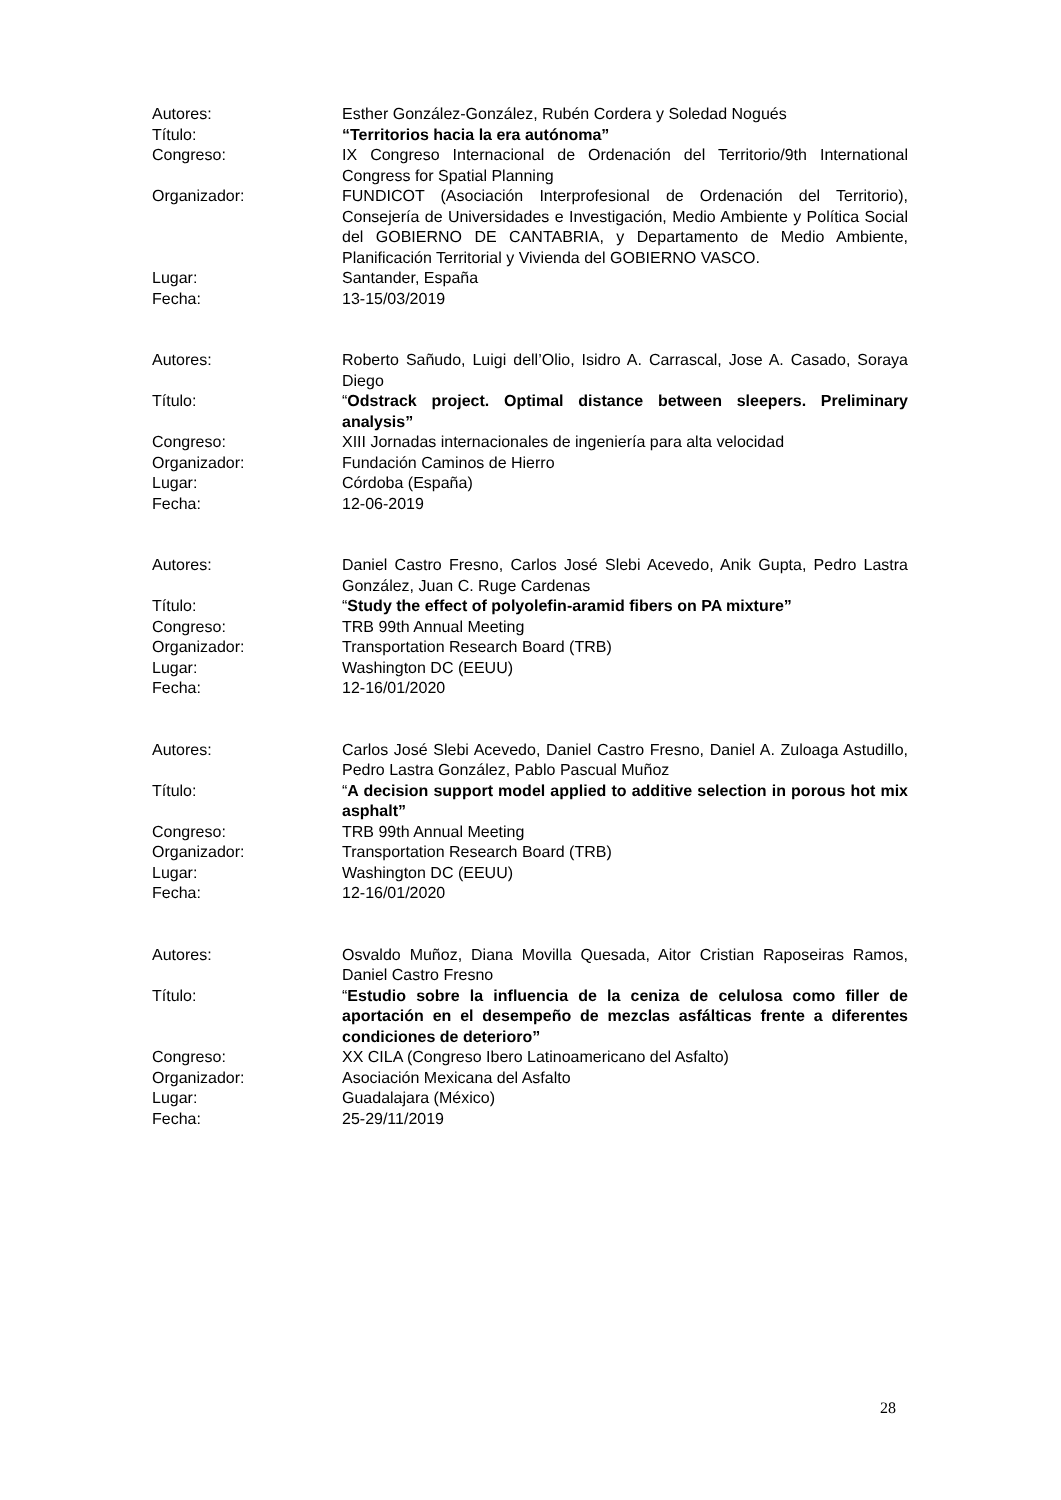Autores: Esther González-González, Rubén Cordera y Soledad Nogués
Título: “Territorios hacia la era autónoma”
Congreso: IX Congreso Internacional de Ordenación del Territorio/9th International Congress for Spatial Planning
Organizador: FUNDICOT (Asociación Interprofesional de Ordenación del Territorio), Consejería de Universidades e Investigación, Medio Ambiente y Política Social del GOBIERNO DE CANTABRIA, y Departamento de Medio Ambiente, Planificación Territorial y Vivienda del GOBIERNO VASCO.
Lugar: Santander, España
Fecha: 13-15/03/2019
Autores: Roberto Sañudo, Luigi dell’Olio, Isidro A. Carrascal, Jose A. Casado, Soraya Diego
Título: “Odstrack project. Optimal distance between sleepers. Preliminary analysis”
Congreso: XIII Jornadas internacionales de ingeniería para alta velocidad
Organizador: Fundación Caminos de Hierro
Lugar: Córdoba (España)
Fecha: 12-06-2019
Autores: Daniel Castro Fresno, Carlos José Slebi Acevedo, Anik Gupta, Pedro Lastra González, Juan C. Ruge Cardenas
Título: “Study the effect of polyolefin-aramid fibers on PA mixture”
Congreso: TRB 99th Annual Meeting
Organizador: Transportation Research Board (TRB)
Lugar: Washington DC (EEUU)
Fecha: 12-16/01/2020
Autores: Carlos José Slebi Acevedo, Daniel Castro Fresno, Daniel A. Zuloaga Astudillo, Pedro Lastra González, Pablo Pascual Muñoz
Título: “A decision support model applied to additive selection in porous hot mix asphalt”
Congreso: TRB 99th Annual Meeting
Organizador: Transportation Research Board (TRB)
Lugar: Washington DC (EEUU)
Fecha: 12-16/01/2020
Autores: Osvaldo Muñoz, Diana Movilla Quesada, Aitor Cristian Raposeiras Ramos, Daniel Castro Fresno
Título: “Estudio sobre la influencia de la ceniza de celulosa como filler de aportación en el desempeño de mezclas asfálticas frente a diferentes condiciones de deterioro”
Congreso: XX CILA (Congreso Ibero Latinoamericano del Asfalto)
Organizador: Asociación Mexicana del Asfalto
Lugar: Guadalajara (México)
Fecha: 25-29/11/2019
28